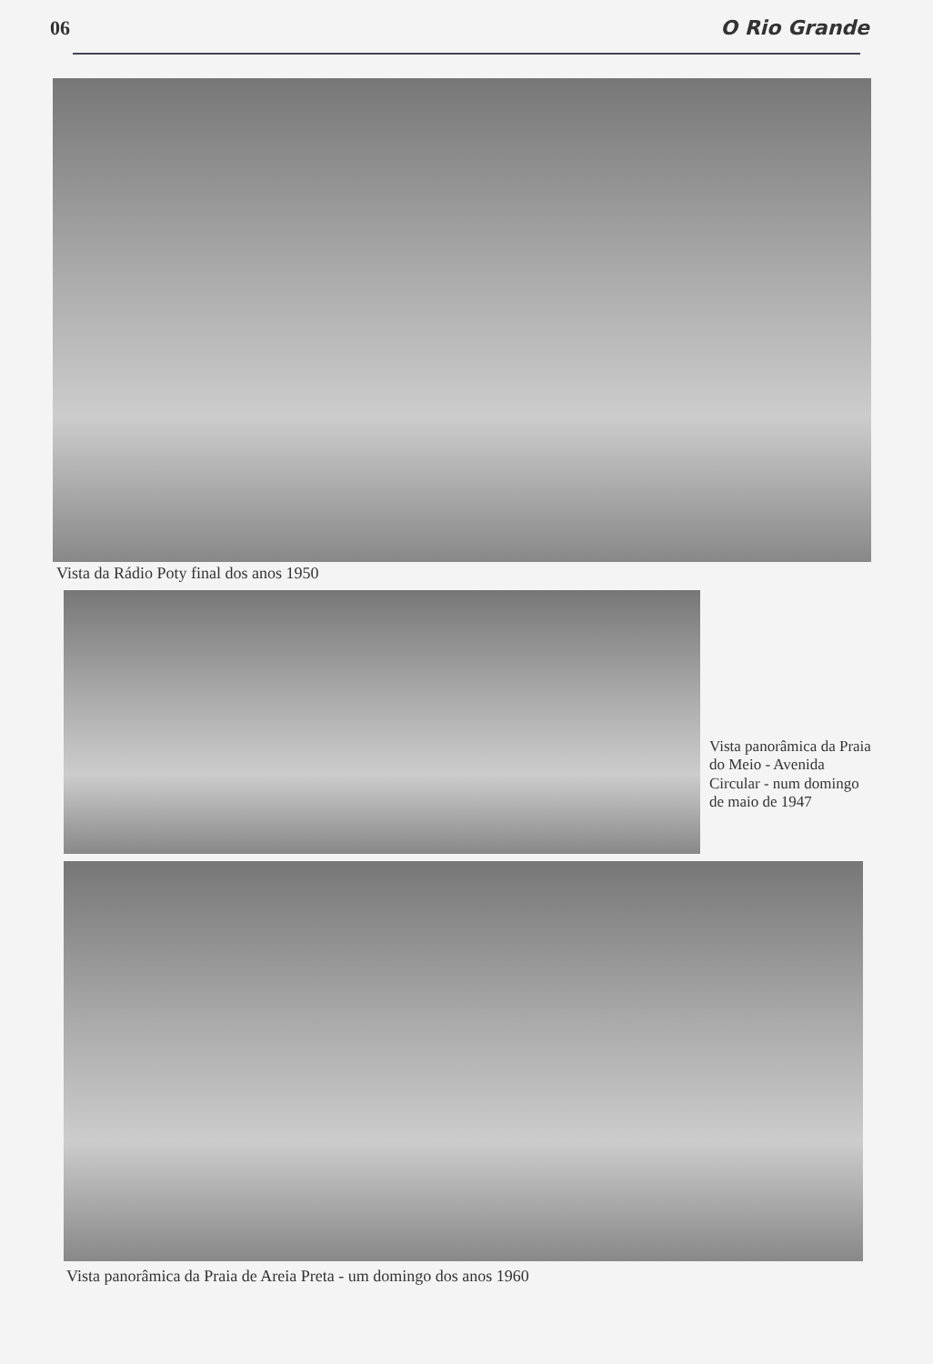06 O Rio Grande
Vista da Rádio Poty final dos anos 1950
Vista panorâmica da Praia do Meio - Avenida Circular - num domingo de maio de 1947
Vista panorâmica da Praia de Areia Preta - um domingo dos anos 1960